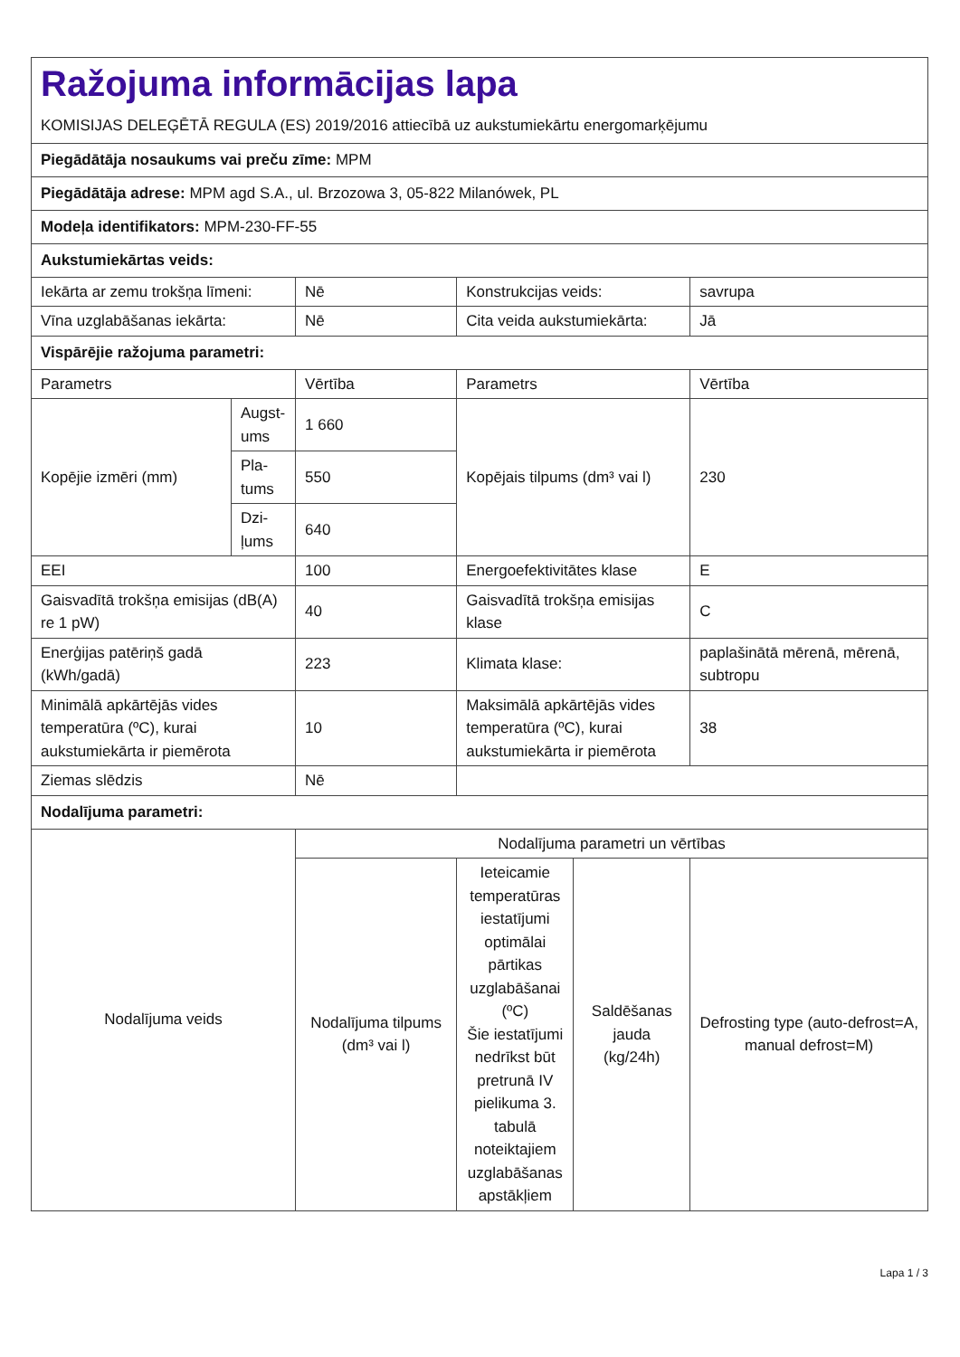| Ražojuma informācijas lapa KOMISIJAS DELEĢĒTĀ REGULA (ES) 2019/2016 attiecībā uz aukstumiekārtu energomarķējumu | | | | | |
| Piegādātāja nosaukums vai preču zīme: MPM | | | | | |
| Piegādātāja adrese: MPM agd S.A., ul. Brzozowa 3, 05-822 Milanówek, PL | | | | | |
| Modeļa identifikators: MPM-230-FF-55 | | | | | |
| Aukstumiekārtas veids: | | | | | |
| Iekārta ar zemu trokšņa līmeni: | | Nē | Konstrukcijas veids: | | savrupa |
| Vīna uzglabāšanas iekārta: | | Nē | Cita veida aukstumiekārta: | | Jā |
| Vispārējie ražojuma parametri: | | | | | |
| Parametrs | | Vērtība | Parametrs | | Vērtība |
| Kopējie izmēri (mm) | Augst-ums | 1 660 | Kopējais tilpums (dm³ vai l) | | 230 |
| | Pla-tums | 550 | | | |
| | Dzi-ļums | 640 | | | |
| EEI | | 100 | Energoefektivitātes klase | | E |
| Gaisvadītā trokšņa emisijas (dB(A) re 1 pW) | | 40 | Gaisvadītā trokšņa emisijas klase | | C |
| Enerģijas patēriņš gadā (kWh/gadā) | | 223 | Klimata klase: | | paplašinātā mērenā, mērenā, subtropu |
| Minimālā apkārtējās vides temperatūra (ºC), kurai aukstumiekārta ir piemērota | | 10 | Maksimālā apkārtējās vides temperatūra (ºC), kurai aukstumiekārta ir piemērota | | 38 |
| Ziemas slēdzis | | Nē | | | |
| Nodalījuma parametri: | | | | | |
| Nodalījuma veids | | Nodalījuma parametri un vērtības | | | |
| | | Nodalījuma tilpums (dm³ vai l) | Ieteicamie temperatūras iestatījumi optimālai pārtikas uzglabāšanai (ºC) Šie iestatījumi nedrīkst būt pretrunā IV pielikuma 3. tabulā noteiktajiem uzglabāšanas apstākļiem | Saldēšanas jauda (kg/24h) | Defrosting type (auto-defrost=A, manual defrost=M) |
Lapa 1 / 3